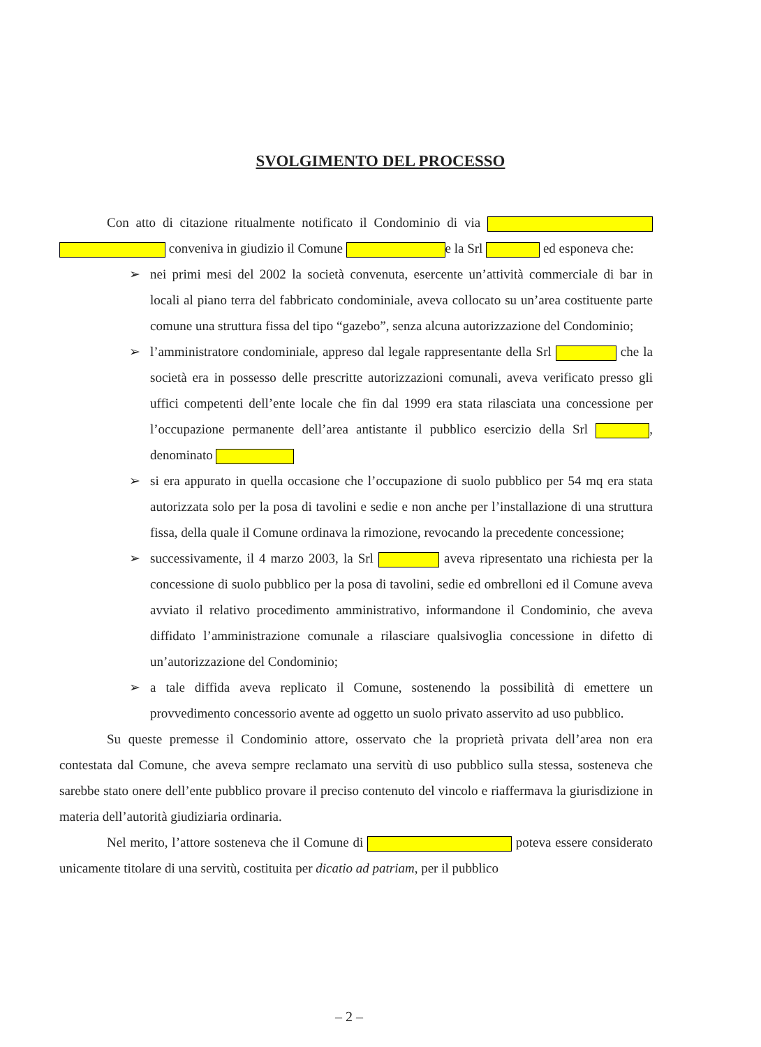SVOLGIMENTO DEL PROCESSO
Con atto di citazione ritualmente notificato il Condominio di via conveniva in giudizio il Comune e la Srl ed esponeva che:
➢ nei primi mesi del 2002 la società convenuta, esercente un’attività commerciale di bar in locali al piano terra del fabbricato condominiale, aveva collocato su un’area costituente parte comune una struttura fissa del tipo “gazebo”, senza alcuna autorizzazione del Condominio;
➢ l’amministratore condominiale, appreso dal legale rappresentante della Srl che la società era in possesso delle prescritte autorizzazioni comunali, aveva verificato presso gli uffici competenti dell’ente locale che fin dal 1999 era stata rilasciata una concessione per l’occupazione permanente dell’area antistante il pubblico esercizio della Srl , denominato
➢ si era appurato in quella occasione che l’occupazione di suolo pubblico per 54 mq era stata autorizzata solo per la posa di tavolini e sedie e non anche per l’installazione di una struttura fissa, della quale il Comune ordinava la rimozione, revocando la precedente concessione;
➢ successivamente, il 4 marzo 2003, la Srl aveva ripresentato una richiesta per la concessione di suolo pubblico per la posa di tavolini, sedie ed ombrelloni ed il Comune aveva avviato il relativo procedimento amministrativo, informandone il Condominio, che aveva diffidato l’amministrazione comunale a rilasciare qualsivoglia concessione in difetto di un’autorizzazione del Condominio;
➢ a tale diffida aveva replicato il Comune, sostenendo la possibilità di emettere un provvedimento concessorio avente ad oggetto un suolo privato asservito ad uso pubblico.
Su queste premesse il Condominio attore, osservato che la proprietà privata dell’area non era contestata dal Comune, che aveva sempre reclamato una servitù di uso pubblico sulla stessa, sosteneva che sarebbe stato onere dell’ente pubblico provare il preciso contenuto del vincolo e riaffermava la giurisdizione in materia dell’autorità giudiziaria ordinaria.
Nel merito, l’attore sosteneva che il Comune di poteva essere considerato unicamente titolare di una servitù, costituita per dicatio ad patriam, per il pubblico
– 2 –